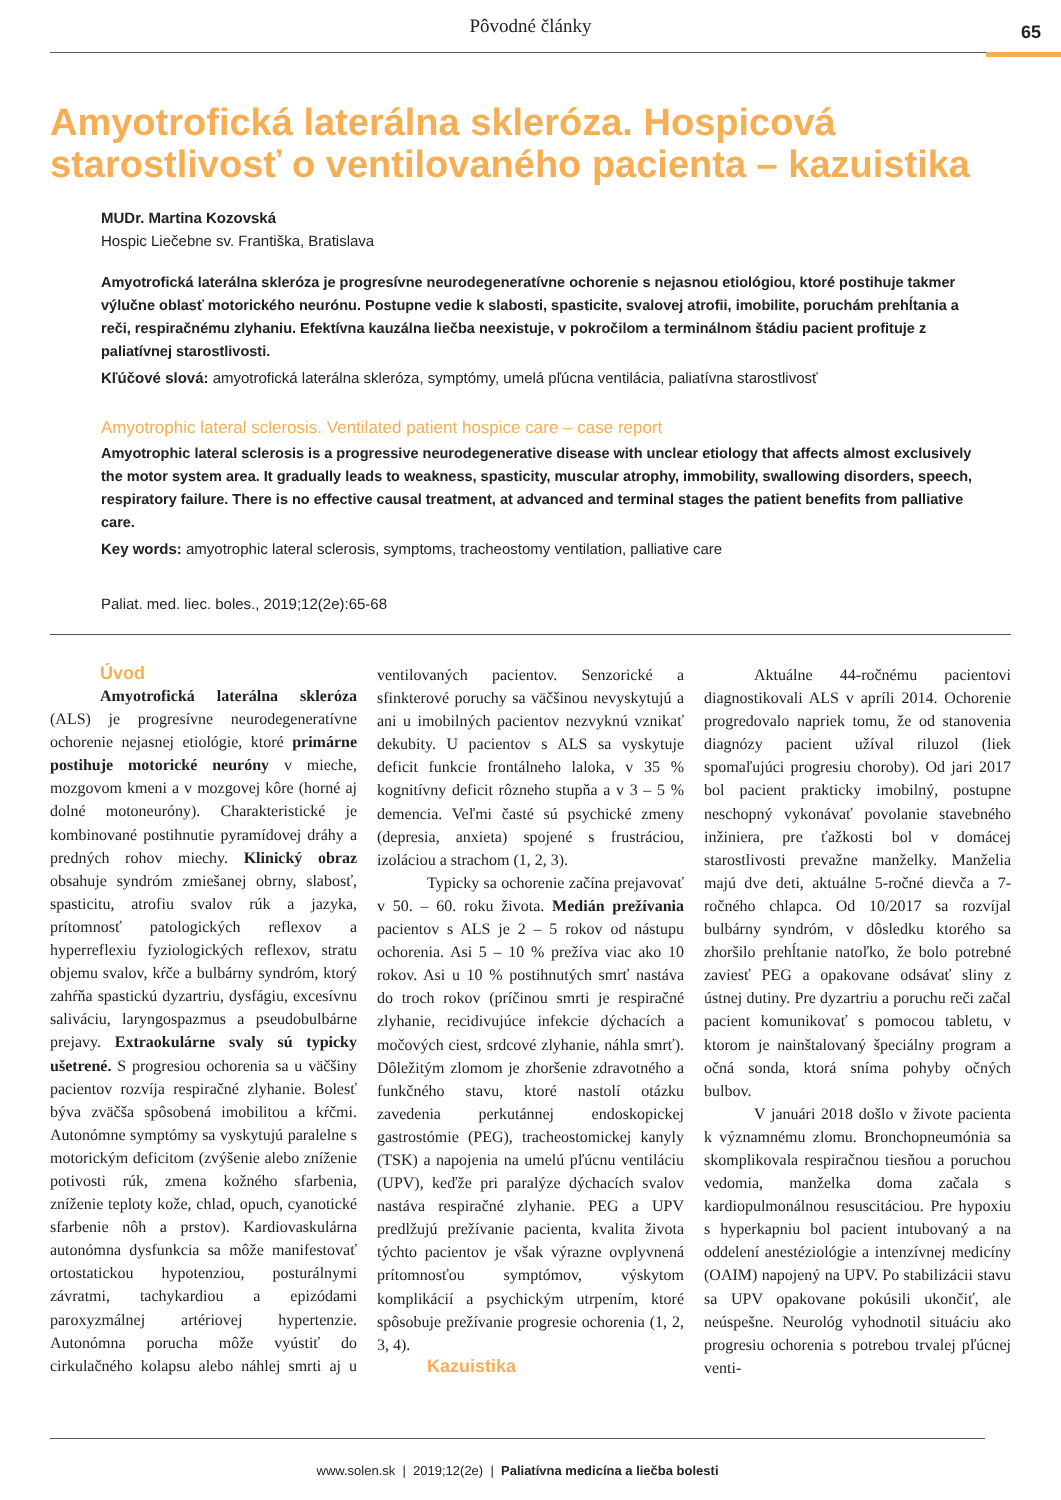Pôvodné články
65
Amyotrofická laterálna skleróza. Hospicová starostlivosť o ventilovaného pacienta – kazuistika
MUDr. Martina Kozovská
Hospic Liečebne sv. Františka, Bratislava
Amyotrofická laterálna skleróza je progresívne neurodegeneratívne ochorenie s nejasnou etiológiou, ktoré postihuje takmer výlučne oblasť motorického neurónu. Postupne vedie k slabosti, spasticite, svalovej atrofii, imobilite, poruchám prehĺtania a reči, respiračnému zlyhaniu. Efektívna kauzálna liečba neexistuje, v pokročilom a terminálnom štádiu pacient profituje z paliatívnej starostlivosti.
Kľúčové slová: amyotrofická laterálna skleróza, symptómy, umelá pľúcna ventilácia, paliatívna starostlivosť
Amyotrophic lateral sclerosis. Ventilated patient hospice care – case report
Amyotrophic lateral sclerosis is a progressive neurodegenerative disease with unclear etiology that affects almost exclusively the motor system area. It gradually leads to weakness, spasticity, muscular atrophy, immobility, swallowing disorders, speech, respiratory failure. There is no effective causal treatment, at advanced and terminal stages the patient benefits from palliative care.
Key words: amyotrophic lateral sclerosis, symptoms, tracheostomy ventilation, palliative care
Paliat. med. liec. boles., 2019;12(2e):65-68
Úvod
Amyotrofická laterálna skleróza (ALS) je progresívne neurodegeneratívne ochorenie nejasnej etiológie, ktoré primárne postihuje motorické neuróny v mieche, mozgovom kmeni a v mozgovej kôre (horné aj dolné motoneuróny). Charakteristické je kombinované postihnutie pyramídovej dráhy a predných rohov miechy. Klinický obraz obsahuje syndróm zmiešanej obrny, slabosť, spasticitu, atrofiu svalov rúk a jazyka, prítomnosť patologických reflexov a hyperreflexiu fyziologických reflexov, stratu objemu svalov, kŕče a bulbárny syndróm, ktorý zahŕňa spastickú dyzartriu, dysfágiu, excesívnu saliváciu, laryngospazmus a pseudobulbárne prejavy. Extraokulárne svaly sú typicky ušetrené. S progresiou ochorenia sa u väčšiny pacientov rozvíja respiračné zlyhanie. Bolesť býva zväčša spôsobená imobilitou a kŕčmi. Autonómne symptómy sa vyskytujú paralelne s motorickým deficitom (zvýšenie alebo zníženie potivosti rúk, zmena kožného sfarbenia, zníženie teploty kože, chlad, opuch, cyanotické sfarbenie nôh a prstov). Kardiovaskulárna autonómna dysfunkcia sa môže manifestovať ortostatickou hypotenziou, posturálnymi závratmi, tachykardiou a epizódami paroxyzmálnej artériovej hypertenzie. Autonómna porucha môže vyústiť do cirkulačného kolapsu alebo náhlej smrti aj u ventilovaných pacientov. Senzorické a sfinkterové poruchy sa väčšinou nevyskytujú a ani u imobilných pacientov nezvyknú vznikať dekubity. U pacientov s ALS sa vyskytuje deficit funkcie frontálneho laloka, v 35 % kognitívny deficit rôzneho stupňa a v 3 – 5 % demencia. Veľmi časté sú psychické zmeny (depresia, anxieta) spojené s frustráciou, izoláciou a strachom (1, 2, 3).
Typicky sa ochorenie začína prejavovať v 50. – 60. roku života. Medián prežívania pacientov s ALS je 2 – 5 rokov od nástupu ochorenia. Asi 5 – 10 % prežíva viac ako 10 rokov. Asi u 10 % postihnutých smrť nastáva do troch rokov (príčinou smrti je respiračné zlyhanie, recidivujúce infekcie dýchacích a močových ciest, srdcové zlyhanie, náhla smrť). Dôležitým zlomom je zhoršenie zdravotného a funkčného stavu, ktoré nastolí otázku zavedenia perkutánnej endoskopickej gastrostómie (PEG), tracheostomickej kanyly (TSK) a napojenia na umelú pľúcnu ventiláciu (UPV), keďže pri paralýze dýchacích svalov nastáva respiračné zlyhanie. PEG a UPV predlžujú prežívanie pacienta, kvalita života týchto pacientov je však výrazne ovplyvnená prítomnosťou symptómov, výskytom komplikácií a psychickým utrpením, ktoré spôsobuje prežívanie progresie ochorenia (1, 2, 3, 4).
Kazuistika
Aktuálne 44-ročnému pacientovi diagnostikovali ALS v apríli 2014. Ochorenie progredovalo napriek tomu, že od stanovenia diagnózy pacient užíval riluzol (liek spomaľujúci progresiu choroby). Od jari 2017 bol pacient prakticky imobilný, postupne neschopný vykonávať povolanie stavebného inžiniera, pre ťažkosti bol v domácej starostlivosti prevažne manželky. Manželia majú dve deti, aktuálne 5-ročné dievča a 7-ročného chlapca. Od 10/2017 sa rozvíjal bulbárny syndróm, v dôsledku ktorého sa zhoršilo prehĺtanie natoľko, že bolo potrebné zaviesť PEG a opakovane odsávať sliny z ústnej dutiny. Pre dyzartriu a poruchu reči začal pacient komunikovať s pomocou tabletu, v ktorom je nainštalovaný špeciálny program a očná sonda, ktorá sníma pohyby očných bulbov.
V januári 2018 došlo v živote pacienta k významnému zlomu. Bronchopneumónia sa skomplikovala respiračnou tiesňou a poruchou vedomia, manželka doma začala s kardiopulmonálnou resuscitáciou. Pre hypoxiu s hyperkapniu bol pacient intubovaný a na oddelení anestéziológie a intenzívnej medicíny (OAIM) napojený na UPV. Po stabilizácii stavu sa UPV opakovane pokúsili ukončiť, ale neúspešne. Neurológ vyhodnotil situáciu ako progresiu ochorenia s potrebou trvalej pľúcnej venti-
www.solen.sk | 2019;12(2e) | Paliatívna medicína a liečba bolesti